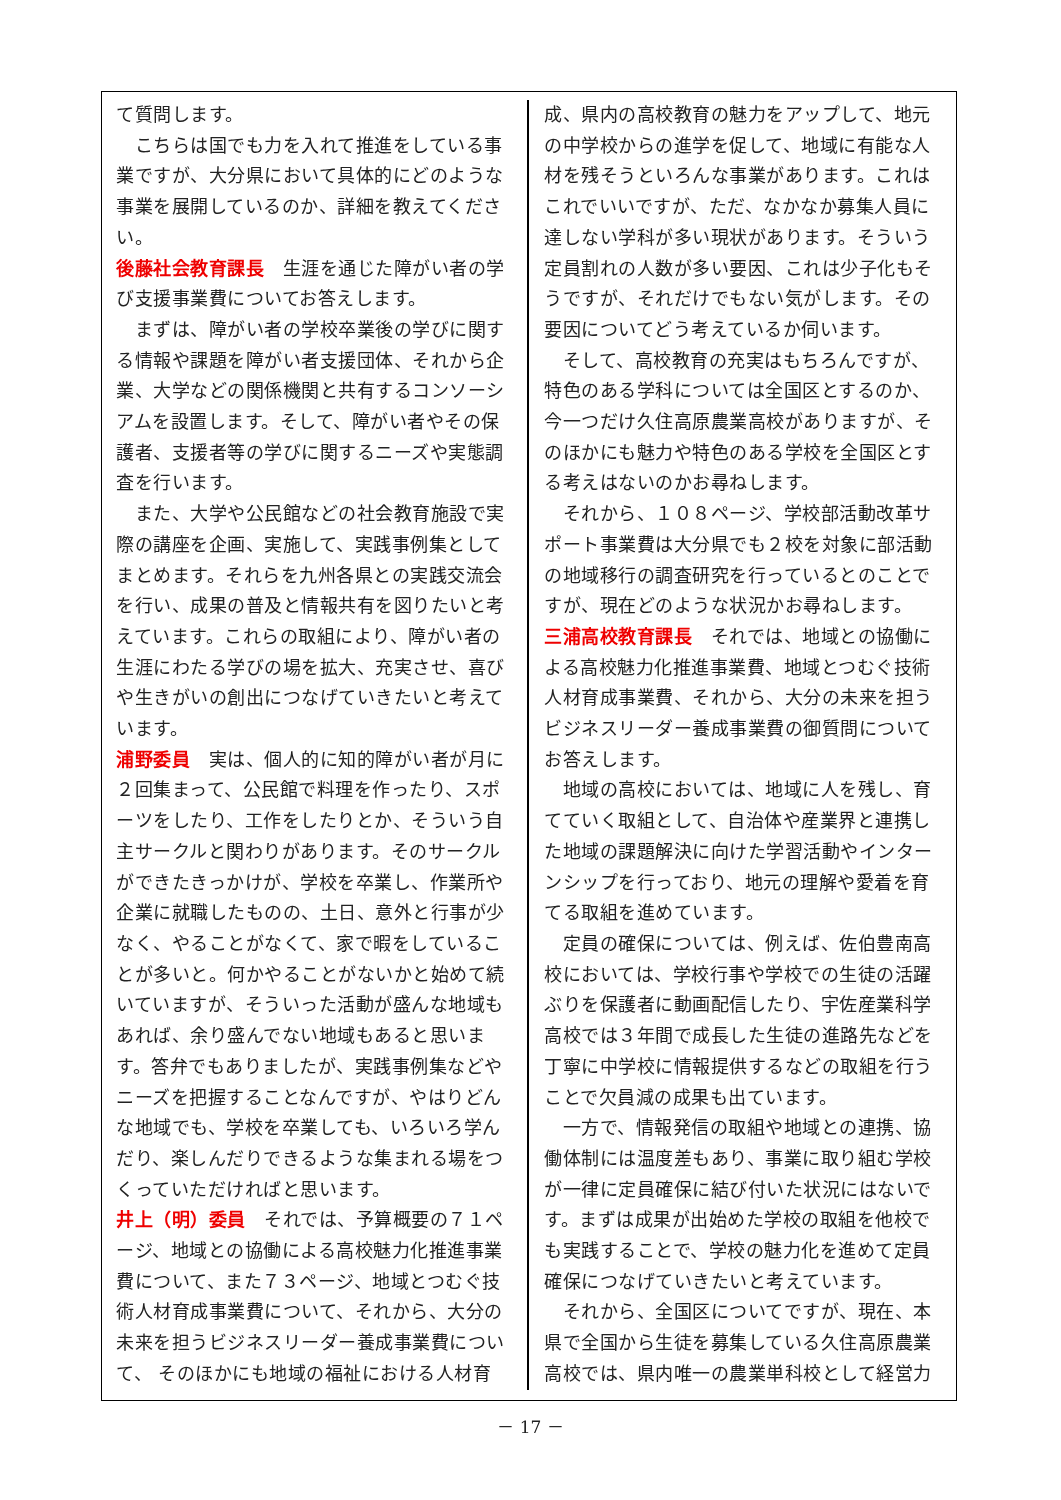て質問します。
　こちらは国でも力を入れて推進をしている事業ですが、大分県において具体的にどのような事業を展開しているのか、詳細を教えてください。
後藤社会教育課長　生涯を通じた障がい者の学び支援事業費についてお答えします。
　まずは、障がい者の学校卒業後の学びに関する情報や課題を障がい者支援団体、それから企業、大学などの関係機関と共有するコンソーシアムを設置します。そして、障がい者やその保護者、支援者等の学びに関するニーズや実態調査を行います。
　また、大学や公民館などの社会教育施設で実際の講座を企画、実施して、実践事例集としてまとめます。それらを九州各県との実践交流会を行い、成果の普及と情報共有を図りたいと考えています。これらの取組により、障がい者の生涯にわたる学びの場を拡大、充実させ、喜びや生きがいの創出につなげていきたいと考えています。
浦野委員　実は、個人的に知的障がい者が月に２回集まって、公民館で料理を作ったり、スポーツをしたり、工作をしたりとか、そういう自主サークルと関わりがあります。そのサークルができたきっかけが、学校を卒業し、作業所や企業に就職したものの、土日、意外と行事が少なく、やることがなくて、家で暇をしていることが多いと。何かやることがないかと始めて続いていますが、そういった活動が盛んな地域もあれば、余り盛んでない地域もあると思います。答弁でもありましたが、実践事例集などやニーズを把握することなんですが、やはりどんな地域でも、学校を卒業しても、いろいろ学んだり、楽しんだりできるような集まれる場をつくっていただければと思います。
井上（明）委員　それでは、予算概要の７１ページ、地域との協働による高校魅力化推進事業費について、また７３ページ、地域とつむぐ技術人材育成事業費について、それから、大分の未来を担うビジネスリーダー養成事業費について、 そのほかにも地域の福祉における人材育
成、県内の高校教育の魅力をアップして、地元の中学校からの進学を促して、地域に有能な人材を残そうといろんな事業があります。これはこれでいいですが、ただ、なかなか募集人員に達しない学科が多い現状があります。そういう定員割れの人数が多い要因、これは少子化もそうですが、それだけでもない気がします。その要因についてどう考えているか伺います。
　そして、高校教育の充実はもちろんですが、特色のある学科については全国区とするのか、今一つだけ久住高原農業高校がありますが、そのほかにも魅力や特色のある学校を全国区とする考えはないのかお尋ねします。
　それから、１０８ページ、学校部活動改革サポート事業費は大分県でも２校を対象に部活動の地域移行の調査研究を行っているとのことですが、現在どのような状況かお尋ねします。
三浦高校教育課長　それでは、地域との協働による高校魅力化推進事業費、地域とつむぐ技術人材育成事業費、それから、大分の未来を担うビジネスリーダー養成事業費の御質問についてお答えします。
　地域の高校においては、地域に人を残し、育てていく取組として、自治体や産業界と連携した地域の課題解決に向けた学習活動やインターンシップを行っており、地元の理解や愛着を育てる取組を進めています。
　定員の確保については、例えば、佐伯豊南高校においては、学校行事や学校での生徒の活躍ぶりを保護者に動画配信したり、宇佐産業科学高校では３年間で成長した生徒の進路先などを丁寧に中学校に情報提供するなどの取組を行うことで欠員減の成果も出ています。
　一方で、情報発信の取組や地域との連携、協働体制には温度差もあり、事業に取り組む学校が一律に定員確保に結び付いた状況にはないです。まずは成果が出始めた学校の取組を他校でも実践することで、学校の魅力化を進めて定員確保につなげていきたいと考えています。
　それから、全国区についてですが、現在、本県で全国から生徒を募集している久住高原農業高校では、県内唯一の農業単科校として経営力
－ 17 －